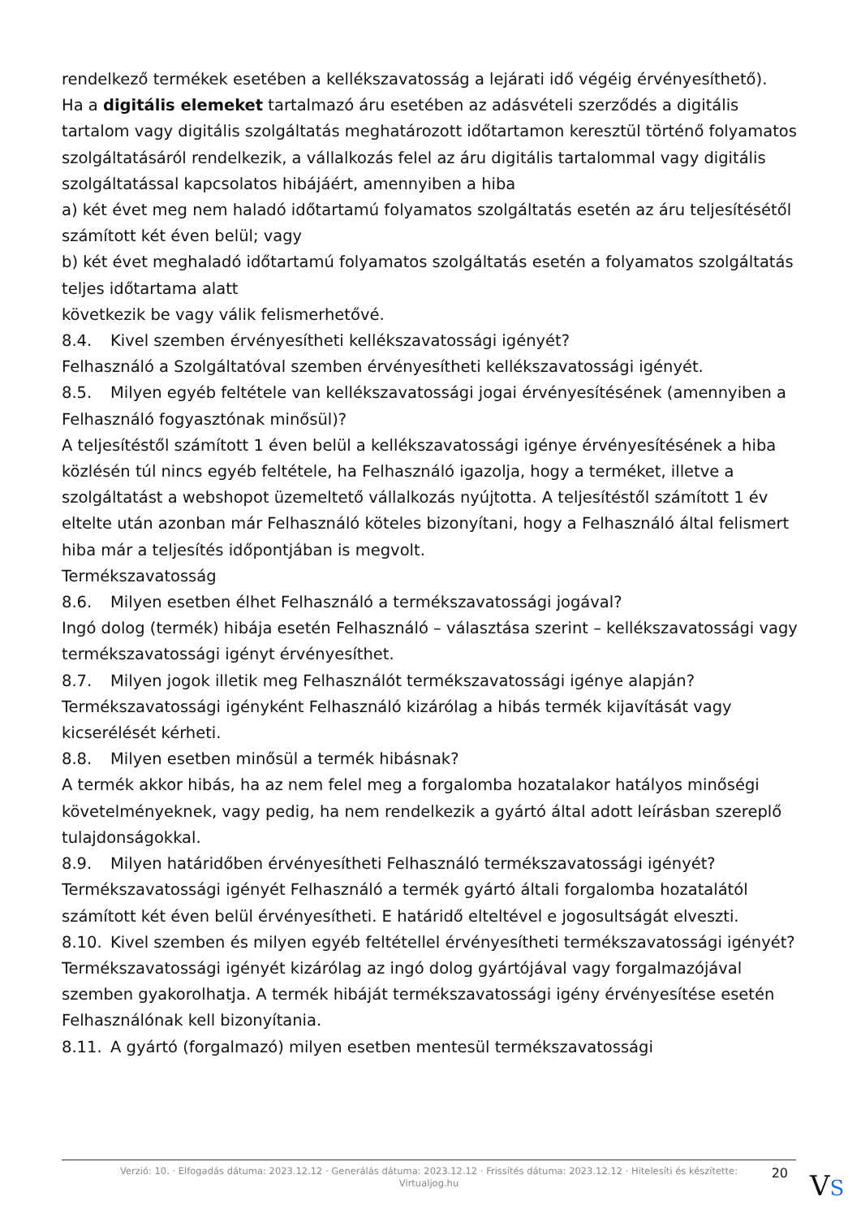rendelkező termékek esetében a kellékszavatosság a lejárati idő végéig érvényesíthető).
Ha a digitális elemeket tartalmazó áru esetében az adásvételi szerződés a digitális tartalom vagy digitális szolgáltatás meghatározott időtartamon keresztül történő folyamatos szolgáltatásáról rendelkezik, a vállalkozás felel az áru digitális tartalommal vagy digitális szolgáltatással kapcsolatos hibájáért, amennyiben a hiba
a) két évet meg nem haladó időtartamú folyamatos szolgáltatás esetén az áru teljesítésétől számított két éven belül; vagy
b) két évet meghaladó időtartamú folyamatos szolgáltatás esetén a folyamatos szolgáltatás teljes időtartama alatt
következik be vagy válik felismerhetővé.
8.4. Kivel szemben érvényesítheti kellékszavatossági igényét?
Felhasználó a Szolgáltatóval szemben érvényesítheti kellékszavatossági igényét.
8.5. Milyen egyéb feltétele van kellékszavatossági jogai érvényesítésének (amennyiben a Felhasználó fogyasztónak minősül)?
A teljesítéstől számított 1 éven belül a kellékszavatossági igénye érvényesítésének a hiba közlésén túl nincs egyéb feltétele, ha Felhasználó igazolja, hogy a terméket, illetve a szolgáltatást a webshopot üzemeltető vállalkozás nyújtotta. A teljesítéstől számított 1 év eltelte után azonban már Felhasználó köteles bizonyítani, hogy a Felhasználó által felismert hiba már a teljesítés időpontjában is megvolt.
Termékszavatosság
8.6. Milyen esetben élhet Felhasználó a termékszavatossági jogával?
Ingó dolog (termék) hibája esetén Felhasználó – választása szerint – kellékszavatossági vagy termékszavatossági igényt érvényesíthet.
8.7. Milyen jogok illetik meg Felhasználót termékszavatossági igénye alapján?
Termékszavatossági igényként Felhasználó kizárólag a hibás termék kijavítását vagy kicserélését kérheti.
8.8. Milyen esetben minősül a termék hibásnak?
A termék akkor hibás, ha az nem felel meg a forgalomba hozatalakor hatályos minőségi követelményeknek, vagy pedig, ha nem rendelkezik a gyártó által adott leírásban szereplő tulajdonságokkal.
8.9. Milyen határidőben érvényesítheti Felhasználó termékszavatossági igényét?
Termékszavatossági igényét Felhasználó a termék gyártó általi forgalomba hozatalától számított két éven belül érvényesítheti. E határidő elteltével e jogosultságát elveszti.
8.10. Kivel szemben és milyen egyéb feltétellel érvényesítheti termékszavatossági igényét?
Termékszavatossági igényét kizárólag az ingó dolog gyártójával vagy forgalmazójával szemben gyakorolhatja. A termék hibáját termékszavatossági igény érvényesítése esetén Felhasználónak kell bizonyítania.
8.11. A gyártó (forgalmazó) milyen esetben mentesül termékszavatossági
Verzió: 10. · Elfogadás dátuma: 2023.12.12 · Generálás dátuma: 2023.12.12 · Frissítés dátuma: 2023.12.12 · Hitelesíti és készítette: Virtualjog.hu
20
VS